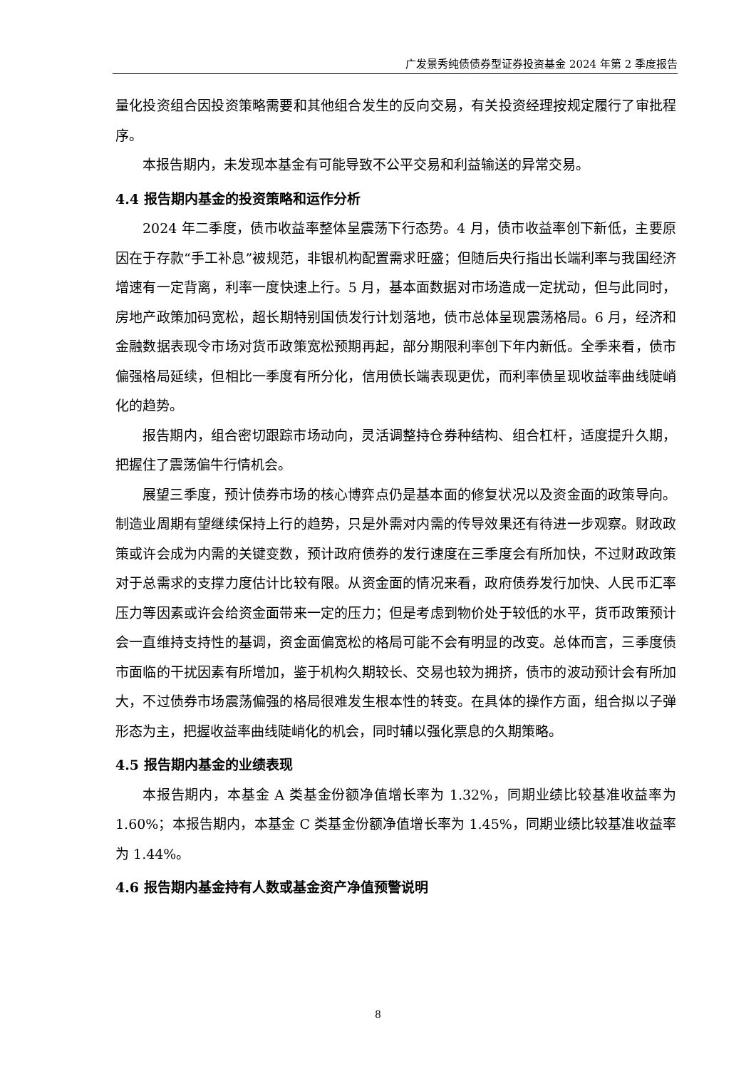广发景秀纯债债券型证券投资基金 2024 年第 2 季度报告
量化投资组合因投资策略需要和其他组合发生的反向交易，有关投资经理按规定履行了审批程序。
本报告期内，未发现本基金有可能导致不公平交易和利益输送的异常交易。
4.4 报告期内基金的投资策略和运作分析
2024 年二季度，债市收益率整体呈震荡下行态势。4 月，债市收益率创下新低，主要原因在于存款“手工补息”被规范，非银机构配置需求旺盛；但随后央行指出长端利率与我国经济增速有一定背离，利率一度快速上行。5 月，基本面数据对市场造成一定扰动，但与此同时，房地产政策加码宽松，超长期特别国债发行计划落地，债市总体呈现震荡格局。6 月，经济和金融数据表现令市场对货币政策宽松预期再起，部分期限利率创下年内新低。全季来看，债市偏强格局延续，但相比一季度有所分化，信用债长端表现更优，而利率债呈现收益率曲线陡峭化的趋势。
报告期内，组合密切跟踪市场动向，灵活调整持仓券种结构、组合杠杆，适度提升久期，把握住了震荡偏牛行情机会。
展望三季度，预计债券市场的核心博弈点仍是基本面的修复状况以及资金面的政策导向。制造业周期有望继续保持上行的趋势，只是外需对内需的传导效果还有待进一步观察。财政政策或许会成为内需的关键变数，预计政府债券的发行速度在三季度会有所加快，不过财政政策对于总需求的支撑力度估计比较有限。从资金面的情况来看，政府债券发行加快、人民币汇率压力等因素或许会给资金面带来一定的压力；但是考虑到物价处于较低的水平，货币政策预计会一直维持支持性的基调，资金面偏宽松的格局可能不会有明显的改变。总体而言，三季度债市面临的干扰因素有所增加，鉴于机构久期较长、交易也较为拥挤，债市的波动预计会有所加大，不过债券市场震荡偏强的格局很难发生根本性的转变。在具体的操作方面，组合拟以子弹形态为主，把握收益率曲线陡峭化的机会，同时辅以强化票息的久期策略。
4.5 报告期内基金的业绩表现
本报告期内，本基金 A 类基金份额净值增长率为 1.32%，同期业绩比较基准收益率为 1.60%；本报告期内，本基金 C 类基金份额净值增长率为 1.45%，同期业绩比较基准收益率为 1.44%。
4.6 报告期内基金持有人数或基金资产净值预警说明
8